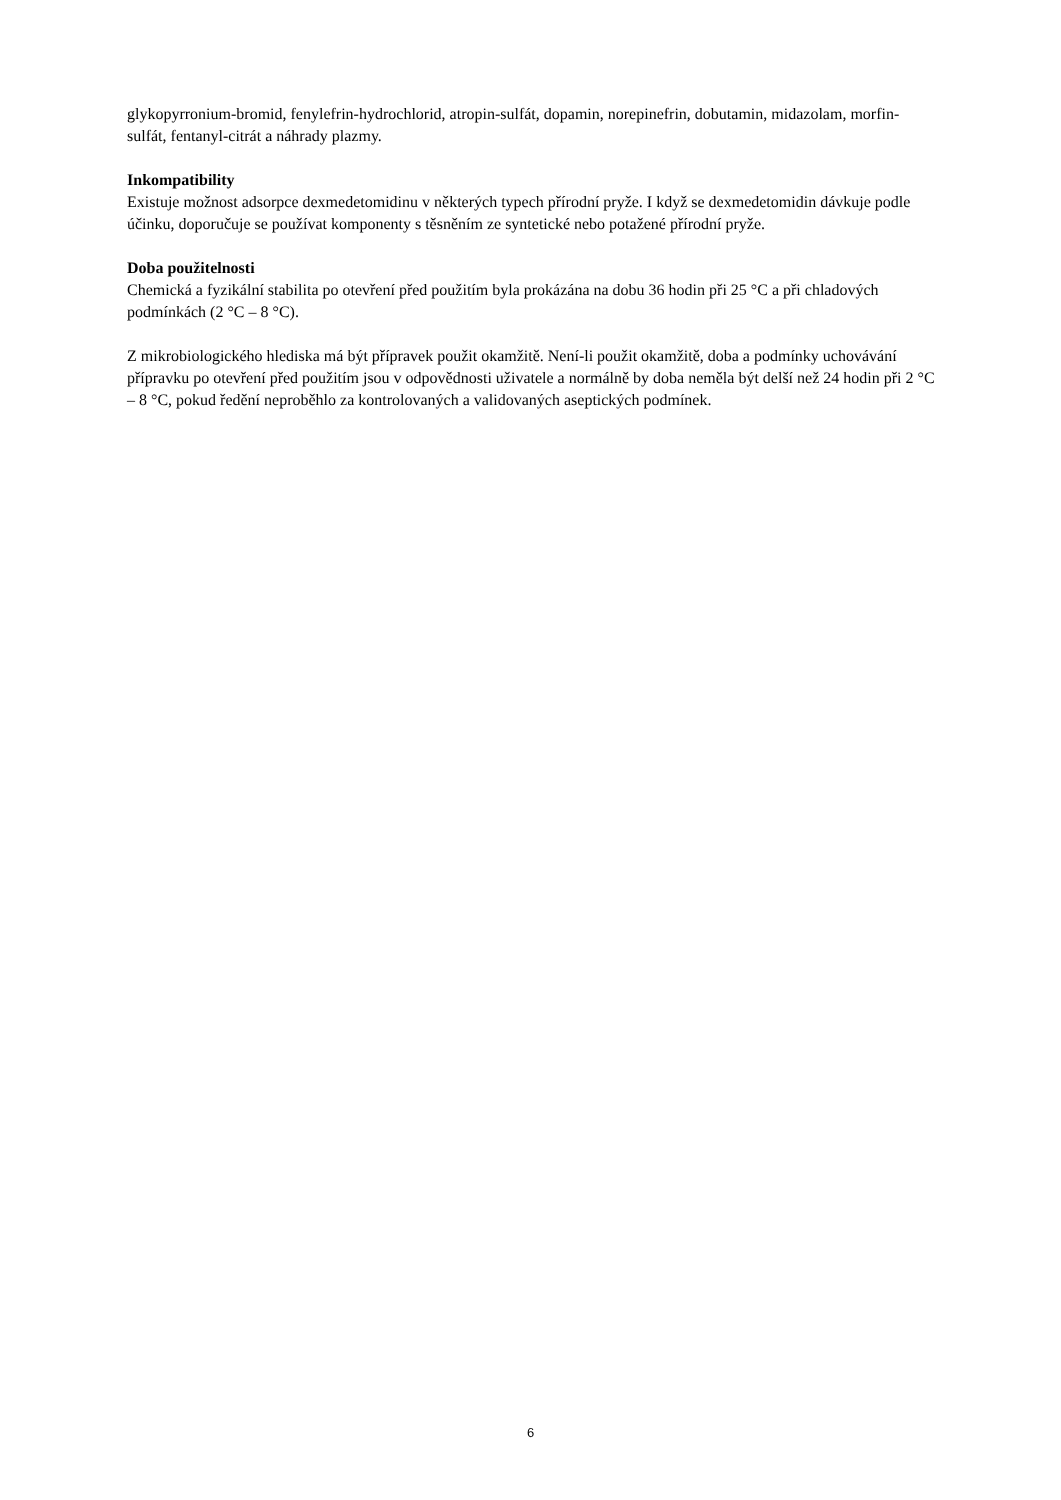glykopyrronium-bromid, fenylefrin-hydrochlorid, atropin-sulfát, dopamin, norepinefrin, dobutamin, midazolam, morfin-sulfát, fentanyl-citrát a náhrady plazmy.
Inkompatibility
Existuje možnost adsorpce dexmedetomidinu v některých typech přírodní pryže. I když se dexmedetomidin dávkuje podle účinku, doporučuje se používat komponenty s těsněním ze syntetické nebo potažené přírodní pryže.
Doba použitelnosti
Chemická a fyzikální stabilita po otevření před použitím byla prokázána na dobu 36 hodin při 25 °C a při chladových podmínkách (2 °C – 8 °C).
Z mikrobiologického hlediska má být přípravek použit okamžitě. Není-li použit okamžitě, doba a podmínky uchovávání přípravku po otevření před použitím jsou v odpovědnosti uživatele a normálně by doba neměla být delší než 24 hodin při 2 °C – 8 °C, pokud ředění neproběhlo za kontrolovaných a validovaných aseptických podmínek.
6